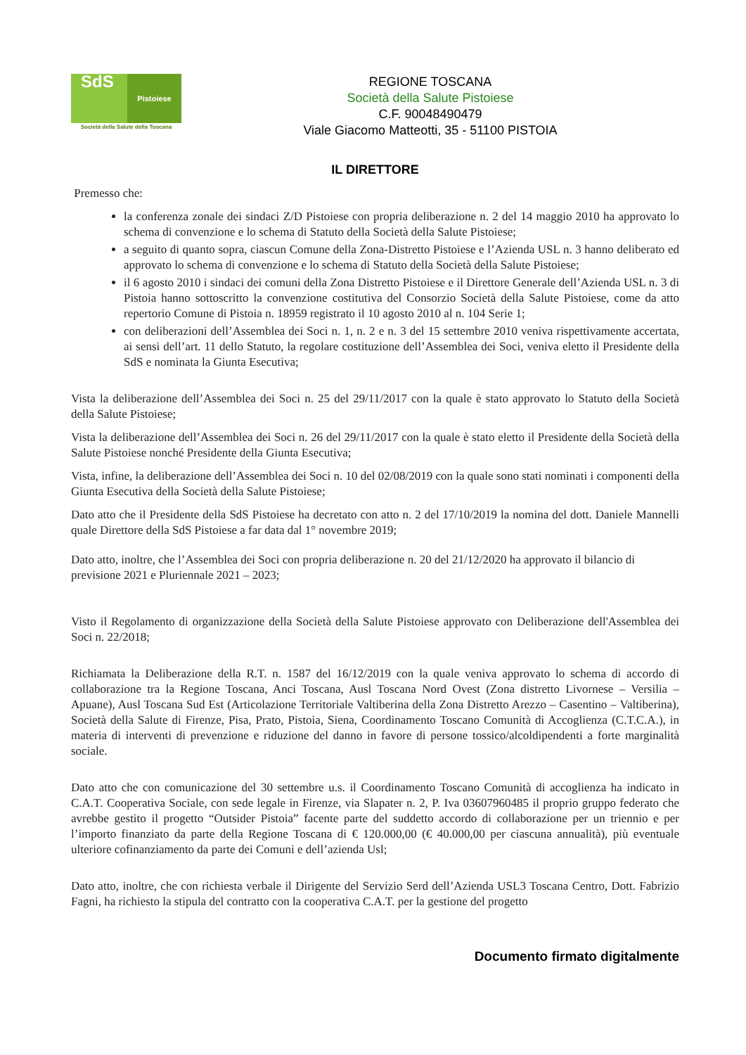SdS Pistoiese
Società della Salute della Toscana
REGIONE TOSCANA
Società della Salute Pistoiese
C.F. 90048490479
Viale Giacomo Matteotti, 35 - 51100 PISTOIA
IL DIRETTORE
Premesso che:
la conferenza zonale dei sindaci Z/D Pistoiese con propria deliberazione n. 2 del 14 maggio 2010 ha approvato lo schema di convenzione e lo schema di Statuto della Società della Salute Pistoiese;
a seguito di quanto sopra, ciascun Comune della Zona-Distretto Pistoiese e l’Azienda USL n. 3 hanno deliberato ed approvato lo schema di convenzione e lo schema di Statuto della Società della Salute Pistoiese;
il 6 agosto 2010 i sindaci dei comuni della Zona Distretto Pistoiese e il Direttore Generale dell’Azienda USL n. 3 di Pistoia hanno sottoscritto la convenzione costitutiva del Consorzio Società della Salute Pistoiese, come da atto repertorio Comune di Pistoia n. 18959 registrato il 10 agosto 2010 al n. 104 Serie 1;
con deliberazioni dell’Assemblea dei Soci n. 1, n. 2 e n. 3 del 15 settembre 2010 veniva rispettivamente accertata, ai sensi dell’art. 11 dello Statuto, la regolare costituzione dell’Assemblea dei Soci, veniva eletto il Presidente della SdS e nominata la Giunta Esecutiva;
Vista la deliberazione dell’Assemblea dei Soci n. 25 del 29/11/2017 con la quale è stato approvato lo Statuto della Società della Salute Pistoiese;
Vista la deliberazione dell’Assemblea dei Soci n. 26 del 29/11/2017 con la quale è stato eletto il Presidente della Società della Salute Pistoiese nonché Presidente della Giunta Esecutiva;
Vista, infine, la deliberazione dell’Assemblea dei Soci n. 10 del 02/08/2019 con la quale sono stati nominati i componenti della Giunta Esecutiva della Società della Salute Pistoiese;
Dato atto che il Presidente della SdS Pistoiese ha decretato con atto n. 2 del 17/10/2019 la nomina del dott. Daniele Mannelli quale Direttore della SdS Pistoiese a far data dal 1° novembre 2019;
Dato atto, inoltre, che l’Assemblea dei Soci con propria deliberazione n. 20 del 21/12/2020 ha approvato il bilancio di previsione 2021 e Pluriennale 2021 – 2023;
Visto il Regolamento di organizzazione della Società della Salute Pistoiese approvato con Deliberazione dell'Assemblea dei Soci n. 22/2018;
Richiamata la Deliberazione della R.T. n. 1587 del 16/12/2019 con la quale veniva approvato lo schema di accordo di collaborazione tra la Regione Toscana, Anci Toscana, Ausl Toscana Nord Ovest (Zona distretto Livornese – Versilia – Apuane), Ausl Toscana Sud Est (Articolazione Territoriale Valtiberina della Zona Distretto Arezzo – Casentino – Valtiberina), Società della Salute di Firenze, Pisa, Prato, Pistoia, Siena, Coordinamento Toscano Comunità di Accoglienza (C.T.C.A.), in materia di interventi di prevenzione e riduzione del danno in favore di persone tossico/alcoldipendenti a forte marginalità sociale.
Dato atto che con comunicazione del 30 settembre u.s. il Coordinamento Toscano Comunità di accoglienza ha indicato in C.A.T. Cooperativa Sociale, con sede legale in Firenze, via Slapater n. 2, P. Iva 03607960485 il proprio gruppo federato che avrebbe gestito il progetto “Outsider Pistoia” facente parte del suddetto accordo di collaborazione per un triennio e per l’importo finanziato da parte della Regione Toscana di € 120.000,00 (€ 40.000,00 per ciascuna annualità), più eventuale ulteriore cofinanziamento da parte dei Comuni e dell’azienda Usl;
Dato atto, inoltre, che con richiesta verbale il Dirigente del Servizio Serd dell’Azienda USL3 Toscana Centro, Dott. Fabrizio Fagni, ha richiesto la stipula del contratto con la cooperativa C.A.T. per la gestione del progetto
Documento firmato digitalmente